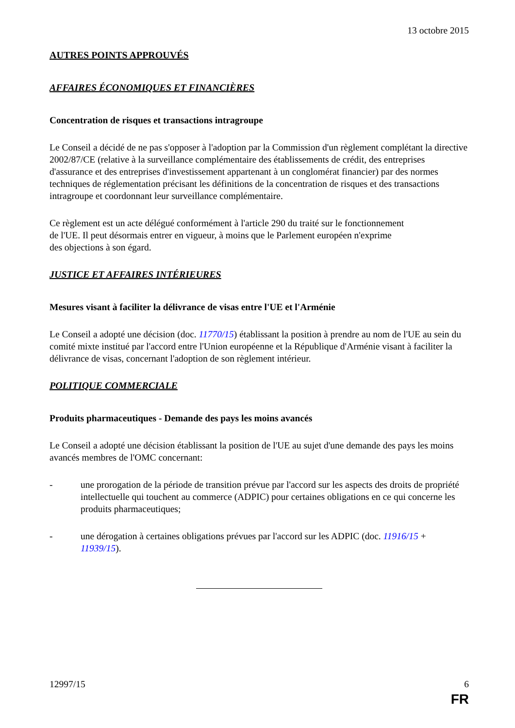13 octobre 2015
AUTRES POINTS APPROUVÉS
AFFAIRES ÉCONOMIQUES ET FINANCIÈRES
Concentration de risques et transactions intragroupe
Le Conseil a décidé de ne pas s'opposer à l'adoption par la Commission d'un règlement complétant la directive 2002/87/CE (relative à la surveillance complémentaire des établissements de crédit, des entreprises d'assurance et des entreprises d'investissement appartenant à un conglomérat financier) par des normes techniques de réglementation précisant les définitions de la concentration de risques et des transactions intragroupe et coordonnant leur surveillance complémentaire.
Ce règlement est un acte délégué conformément à l'article 290 du traité sur le fonctionnement
de l'UE. Il peut désormais entrer en vigueur, à moins que le Parlement européen n'exprime
des objections à son égard.
JUSTICE ET AFFAIRES INTÉRIEURES
Mesures visant à faciliter la délivrance de visas entre l'UE et l'Arménie
Le Conseil a adopté une décision (doc. 11770/15) établissant la position à prendre au nom de l'UE au sein du comité mixte institué par l'accord entre l'Union européenne et la République d'Arménie visant à faciliter la délivrance de visas, concernant l'adoption de son règlement intérieur.
POLITIQUE COMMERCIALE
Produits pharmaceutiques - Demande des pays les moins avancés
Le Conseil a adopté une décision établissant la position de l'UE au sujet d'une demande des pays les moins avancés membres de l'OMC concernant:
- une prorogation de la période de transition prévue par l'accord sur les aspects des droits de propriété intellectuelle qui touchent au commerce (ADPIC) pour certaines obligations en ce qui concerne les produits pharmaceutiques;
- une dérogation à certaines obligations prévues par l'accord sur les ADPIC (doc. 11916/15 + 11939/15).
12997/15 6
FR